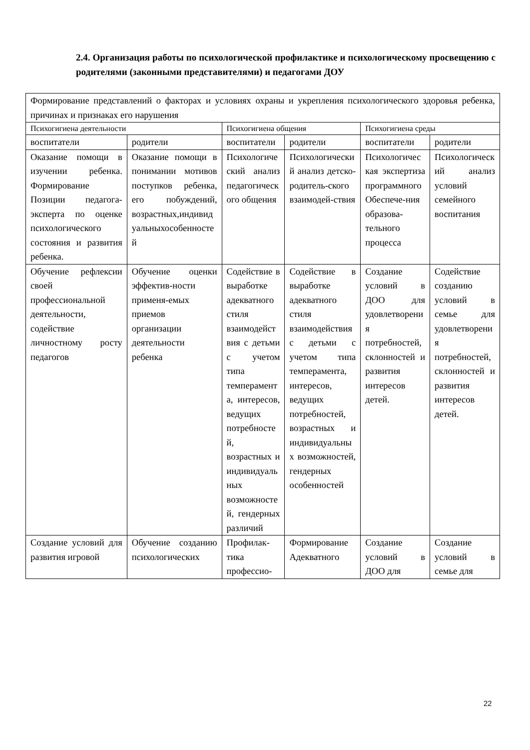2.4. Организация работы по психологической профилактике и психологическому просвещению с родителями (законными представителями) и педагогами ДОУ
| Формирование представлений о факторах и условиях охраны и укрепления психологического здоровья ребенка, причинах и признаках его нарушения | | | | | |
| Психогигиена деятельности | | Психогигиена общения | | Психогигиена среды | |
| воспитатели | родители | воспитатели | родители | воспитатели | родители |
| Оказание помощи в изучении ребенка. Формирование Позиции педагога-эксперта по оценке психологического состояния и развития ребенка. | Оказание помощи в понимании мотивов поступков ребенка, его побуждений, возрастных,индивидуальныхособенностей | Психологический анализ педагогического общения | Психологический анализ детско-родитель-ского взаимодей-ствия | Психологическая экспертиза программного Обеспече-ния образова-тельного процесса | Психологический анализ условий семейного воспитания |
| Обучение рефлексии своей профессиональной деятельности, содействие личностному росту педагогов | Обучение оценки эффектив-ности применя-емых приемов организации деятельности ребенка | Содействие в выработке адекватного стиля взаимодействия с детьми с учетом типа темперамента, интересов, ведущих потребностей, возрастных и индивидуальных возможностей, гендерных различий | Содействие в выработке адекватного стиля взаимодействия с детьми с учетом типа темперамента, интересов, ведущих потребностей, возрастных и индивидуальных возможностей, гендерных особенностей | Создание условий в ДОО для удовлетворения потребностей, склонностей и развития интересов детей. | Содействие созданию условий в семье для удовлетворения потребностей, склонностей и развития интересов детей. |
| Создание условий для развития игровой | Обучение созданию психологических | Профилак-тика профессио- | Формирование Адекватного | Создание условий в ДОО для | Создание условий в семье для |
22